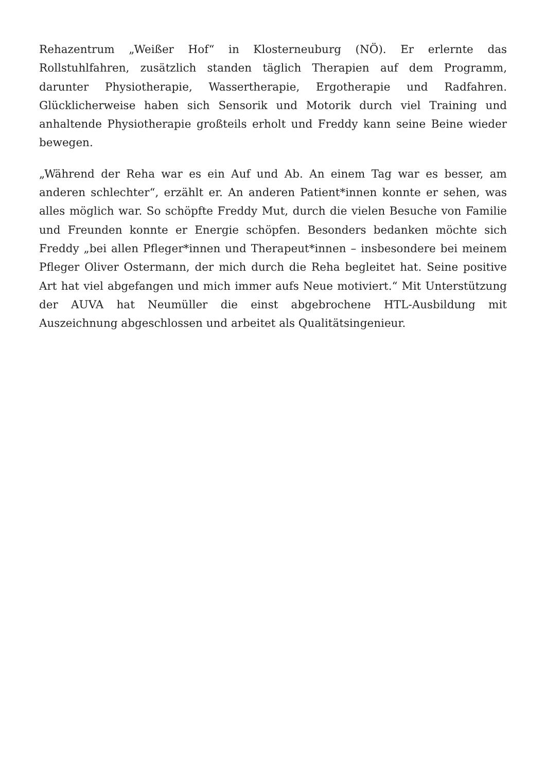Rehazentrum „Weißer Hof“ in Klosterneuburg (NÖ). Er erlernte das Rollstuhlfahren, zusätzlich standen täglich Therapien auf dem Programm, darunter Physiotherapie, Wassertherapie, Ergotherapie und Radfahren. Glücklicherweise haben sich Sensorik und Motorik durch viel Training und anhaltende Physiotherapie großteils erholt und Freddy kann seine Beine wieder bewegen.
„Während der Reha war es ein Auf und Ab. An einem Tag war es besser, am anderen schlechter“, erzählt er. An anderen Patient*innen konnte er sehen, was alles möglich war. So schöpfte Freddy Mut, durch die vielen Besuche von Familie und Freunden konnte er Energie schöpfen. Besonders bedanken möchte sich Freddy „bei allen Pfleger*innen und Therapeut*innen – insbesondere bei meinem Pfleger Oliver Ostermann, der mich durch die Reha begleitet hat. Seine positive Art hat viel abgefangen und mich immer aufs Neue motiviert.“ Mit Unterstützung der AUVA hat Neumüller die einst abgebrochene HTL-Ausbildung mit Auszeichnung abgeschlossen und arbeitet als Qualitätsingenieur.